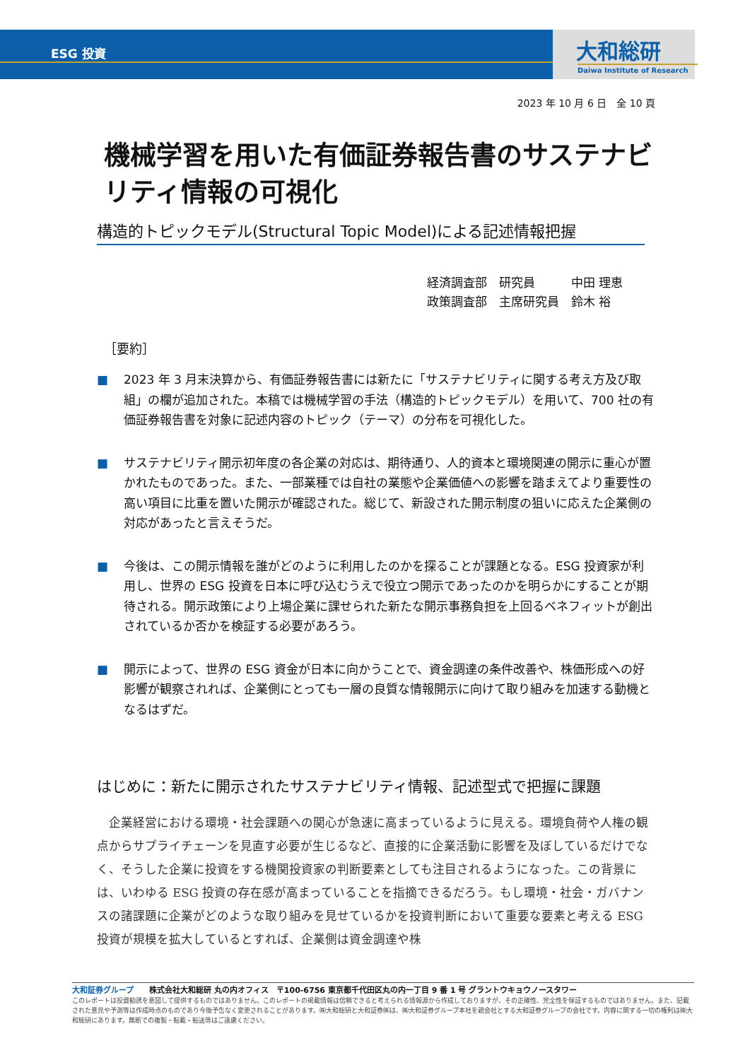ESG 投資 大和総研
Daiwa Institute of Research
2023 年 10 月 6 日　全 10 頁
機械学習を用いた有価証券報告書のサステナビリティ情報の可視化
構造的トピックモデル(Structural Topic Model)による記述情報把握
経済調査部　研究員　　　中田 理恵
政策調査部　主席研究員　鈴木 裕
［要約］
■ 2023 年 3 月末決算から、有価証券報告書には新たに「サステナビリティに関する考え方及び取組」の欄が追加された。本稿では機械学習の手法（構造的トピックモデル）を用いて、700 社の有価証券報告書を対象に記述内容のトピック（テーマ）の分布を可視化した。
■ サステナビリティ開示初年度の各企業の対応は、期待通り、人的資本と環境関連の開示に重心が置かれたものであった。また、一部業種では自社の業態や企業価値への影響を踏まえてより重要性の高い項目に比重を置いた開示が確認された。総じて、新設された開示制度の狙いに応えた企業側の対応があったと言えそうだ。
■ 今後は、この開示情報を誰がどのように利用したのかを探ることが課題となる。ESG 投資家が利用し、世界の ESG 投資を日本に呼び込むうえで役立つ開示であったのかを明らかにすることが期待される。開示政策により上場企業に課せられた新たな開示事務負担を上回るベネフィットが創出されているか否かを検証する必要があろう。
■ 開示によって、世界の ESG 資金が日本に向かうことで、資金調達の条件改善や、株価形成への好影響が観察されれば、企業側にとっても一層の良質な情報開示に向けて取り組みを加速する動機となるはずだ。
はじめに：新たに開示されたサステナビリティ情報、記述型式で把握に課題
企業経営における環境・社会課題への関心が急速に高まっているように見える。環境負荷や人権の観点からサプライチェーンを見直す必要が生じるなど、直接的に企業活動に影響を及ぼしているだけでなく、そうした企業に投資をする機関投資家の判断要素としても注目されるようになった。この背景には、いわゆる ESG 投資の存在感が高まっていることを指摘できるだろう。もし環境・社会・ガバナンスの諸課題に企業がどのような取り組みを見せているかを投資判断において重要な要素と考える ESG 投資が規模を拡大しているとすれば、企業側は資金調達や株
大和証券グループ　　株式会社大和総研 丸の内オフィス　〒100-6756 東京都千代田区丸の内一丁目 9 番 1 号 グラントウキョウノースタワー
このレポートは投資勧誘を意図して提供するものではありません。このレポートの掲載情報は信頼できると考えられる情報源から作成しておりますが、その正確性、完全性を保証するものではありません。また、記載された意見や予測等は作成時点のものであり今後予告なく変更されることがあります。㈱大和総研と大和証券㈱は、㈱大和証券グループ本社を親会社とする大和証券グループの会社です。内容に関する一切の権利は㈱大和総研にあります。無断での複製・転載・転送等はご遠慮ください。